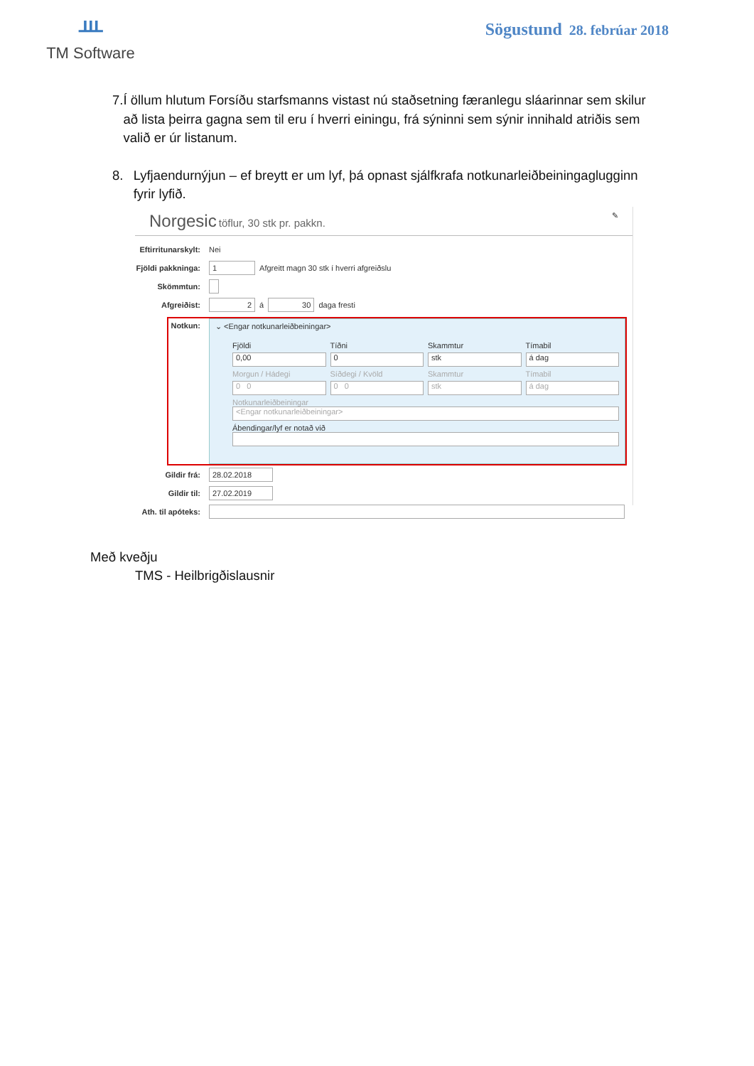ᚈ
TM Software
Sögustund 28. febrúar 2018
7. Í öllum hlutum Forsíðu starfsmanns vistast nú staðsetning færanlegu sláarinnar sem skilur að lista þeirra gagna sem til eru í hverri einingu, frá sýninni sem sýnir innihald atriðis sem valið er úr listanum.
8. Lyfjaendurnýjun – ef breytt er um lyf, þá opnast sjálfkrafa notkunarleiðbeiningaglugginn fyrir lyfið.
Norgesic töflur, 30 stk pr. pakkn. ✎
Eftirritunarskylt: Nei
Fjöldi pakkninga: 1 Afgreitt magn 30 stk í hverri afgreiðslu
Skömmtun:
Afgreiðist: 2 á 30 daga fresti
Notkun:
⌄ <Engar notkunarleiðbeiningar>
Fjöldi Tíðni Skammtur Tímabil 0,00 0 stk á dag Morgun / Hádegi Síðdegi / Kvöld Skammtur Tímabil 0 0 0 0 stk á dag
Notkunarleiðbeiningar
<Engar notkunarleiðbeiningar>
Ábendingar/lyf er notað við
Gildir frá: 28.02.2018
Gildir til: 27.02.2019
Ath. til apóteks:
Með kveðju
TMS - Heilbrigðislausnir